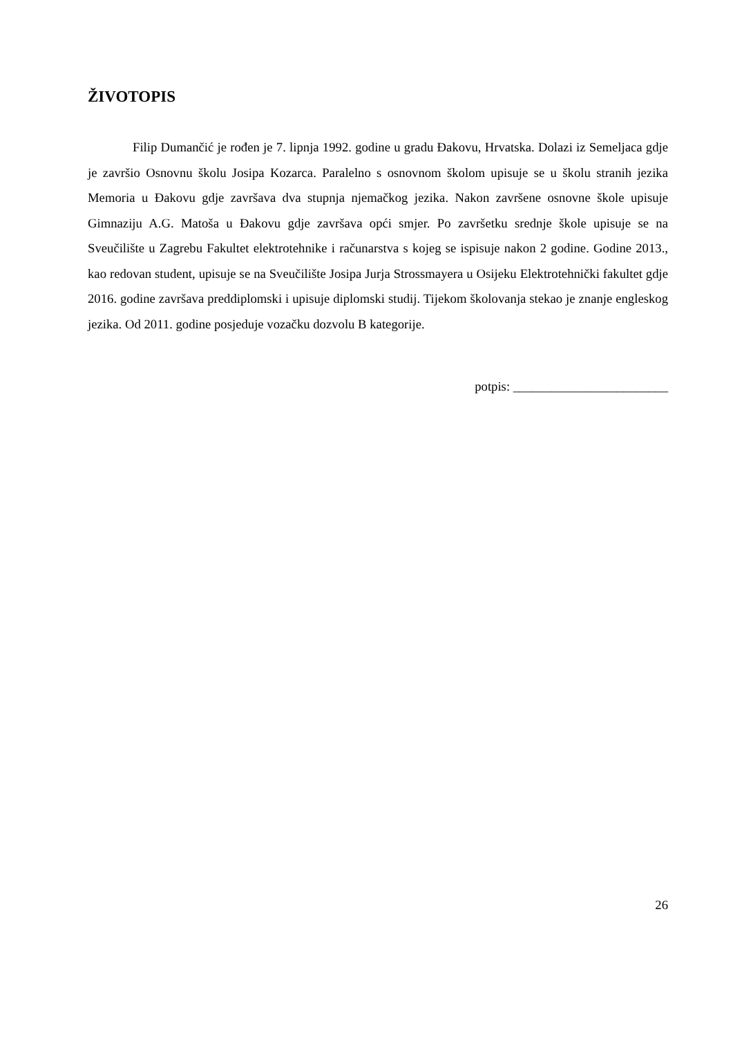ŽIVOTOPIS
Filip Dumančić je rođen je 7. lipnja 1992. godine u gradu Đakovu, Hrvatska. Dolazi iz Semeljaca gdje je završio Osnovnu školu Josipa Kozarca. Paralelno s osnovnom školom upisuje se u školu stranih jezika Memoria u Đakovu gdje završava dva stupnja njemačkog jezika. Nakon završene osnovne škole upisuje Gimnaziju A.G. Matoša u Đakovu gdje završava opći smjer. Po završetku srednje škole upisuje se na Sveučilište u Zagrebu Fakultet elektrotehnike i računarstva s kojeg se ispisuje nakon 2 godine. Godine 2013., kao redovan student, upisuje se na Sveučilište Josipa Jurja Strossmayera u Osijeku Elektrotehnički fakultet gdje 2016. godine završava preddiplomski i upisuje diplomski studij. Tijekom školovanja stekao je znanje engleskog jezika. Od 2011. godine posjeduje vozačku dozvolu B kategorije.
potpis: ________________________
26